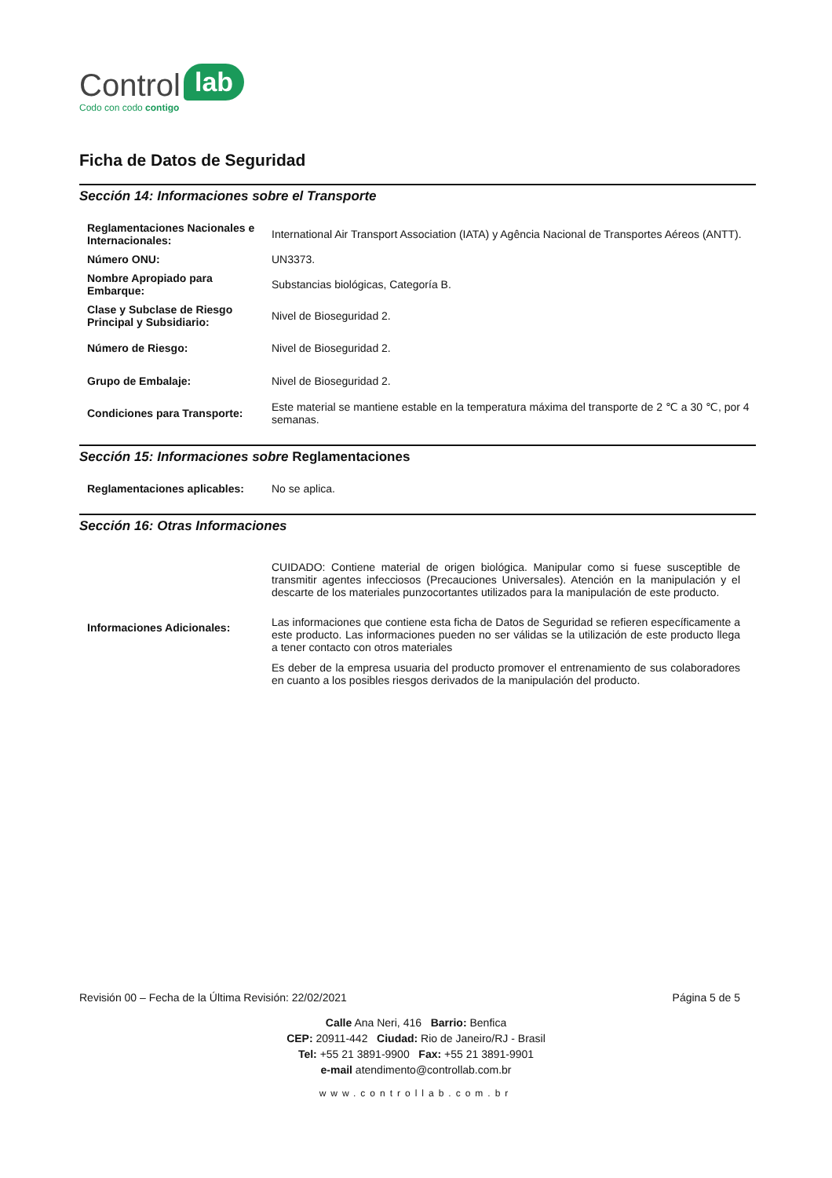Control lab
Codo con codo contigo
Ficha de Datos de Seguridad
Sección 14: Informaciones sobre el Transporte
| Reglamentaciones Nacionales e Internacionales: | International Air Transport Association (IATA) y Agência Nacional de Transportes Aéreos (ANTT). |
| Número ONU: | UN3373. |
| Nombre Apropiado para Embarque: | Substancias biológicas, Categoría B. |
| Clase y Subclase de Riesgo Principal y Subsidiario: | Nivel de Bioseguridad 2. |
| Número de Riesgo: | Nivel de Bioseguridad 2. |
| Grupo de Embalaje: | Nivel de Bioseguridad 2. |
| Condiciones para Transporte: | Este material se mantiene estable en la temperatura máxima del transporte de 2 ℃ a 30 ℃, por 4 semanas. |
Sección 15: Informaciones sobre Reglamentaciones
| Reglamentaciones aplicables: | No se aplica. |
Sección 16: Otras Informaciones
| Informaciones Adicionales: | CUIDADO: Contiene material de origen biológica. Manipular como si fuese susceptible de transmitir agentes infecciosos (Precauciones Universales). Atención en la manipulación y el descarte de los materiales punzocortantes utilizados para la manipulación de este producto. Las informaciones que contiene esta ficha de Datos de Seguridad se refieren específicamente a este producto. Las informaciones pueden no ser válidas se la utilización de este producto llega a tener contacto con otros materiales Es deber de la empresa usuaria del producto promover el entrenamiento de sus colaboradores en cuanto a los posibles riesgos derivados de la manipulación del producto. |
Revisión 00 – Fecha de la Última Revisión: 22/02/2021 Página 5 de 5
Calle Ana Neri, 416 Barrio: Benfica
CEP: 20911-442 Ciudad: Rio de Janeiro/RJ - Brasil
Tel: +55 21 3891-9900 Fax: +55 21 3891-9901
e-mail atendimento@controllab.com.br
www.controllab.com.br